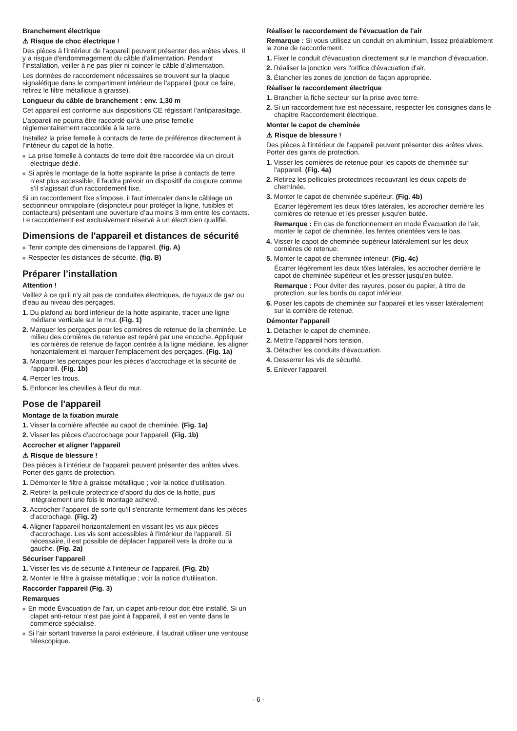Branchement électrique
⚠ Risque de choc électrique !
Des pièces à l'intérieur de l'appareil peuvent présenter des arêtes vives. Il y a risque d'endommagement du câble d'alimentation. Pendant l’installation, veiller à ne pas plier ni coincer le câble d’alimentation.
Les données de raccordement nécessaires se trouvent sur la plaque signalétique dans le compartiment intérieur de l’appareil (pour ce faire, retirez le filtre métallique à graisse).
Longueur du câble de branchement : env. 1,30 m
Cet appareil est conforme aux dispositions CE régissant l’antiparasitage.
L’appareil ne pourra être raccordé qu’à une prise femelle réglementairement raccordée à la terre.
Installez la prise femelle à contacts de terre de préférence directement à l’intérieur du capot de la hotte.
■ La prise femelle à contacts de terre doit être raccordée via un circuit électrique dédié.
■ Si après le montage de la hotte aspirante la prise à contacts de terre n’est plus accessible, il faudra prévoir un dispositif de coupure comme s’il s’agissait d’un raccordement fixe.
Si un raccordement fixe s’impose, il faut intercaler dans le câblage un sectionneur omnipolaire (disjoncteur pour protéger la ligne, fusibles et contacteurs) présentant une ouverture d’au moins 3 mm entre les contacts. Le raccordement est exclusivement réservé à un électricien qualifié.
Dimensions de l'appareil et distances de sécurité
■ Tenir compte des dimensions de l'appareil. (fig. A)
■ Respecter les distances de sécurité. (fig. B)
Préparer l’installation
Attention !
Veillez à ce qu'il n'y ait pas de conduites électriques, de tuyaux de gaz ou d'eau au niveau des perçages.
1. Du plafond au bord inférieur de la hotte aspirante, tracer une ligne médiane verticale sur le mur. (Fig. 1)
2. Marquer les perçages pour les cornières de retenue de la cheminée. Le milieu des cornières de retenue est repéré par une encoche. Appliquer les cornières de retenue de façon centrée à la ligne médiane, les aligner horizontalement et marquer l'emplacement des perçages. (Fig. 1a)
3. Marquer les perçages pour les pièces d'accrochage et la sécurité de l'appareil. (Fig. 1b)
4. Percer les trous.
5. Enfoncer les chevilles à fleur du mur.
Pose de l'appareil
Montage de la fixation murale
1. Visser la cornière affectée au capot de cheminée. (Fig. 1a)
2. Visser les pièces d'accrochage pour l'appareil. (Fig. 1b)
Accrocher et aligner l’appareil
⚠ Risque de blessure !
Des pièces à l'intérieur de l'appareil peuvent présenter des arêtes vives. Porter des gants de protection.
1. Démonter le filtre à graisse métallique ; voir la notice d'utilisation.
2. Retirer la pellicule protectrice d’abord du dos de la hotte, puis intégralement une fois le montage achevé.
3. Accrocher l’appareil de sorte qu’il s'encrante fermement dans les pièces d’accrochage. (Fig. 2)
4. Aligner l'appareil horizontalement en vissant les vis aux pièces d'accrochage. Les vis sont accessibles à l'intérieur de l'appareil. Si nécessaire, il est possible de déplacer l’appareil vers la droite ou la gauche. (Fig. 2a)
Sécuriser l'appareil
1. Visser les vis de sécurité à l'intérieur de l'appareil. (Fig. 2b)
2. Monter le filtre à graisse métallique ; voir la notice d'utilisation.
Raccorder l'appareil (Fig. 3)
Remarques
■ En mode Évacuation de l'air, un clapet anti-retour doit être installé. Si un clapet anti-retour n'est pas joint à l'appareil, il est en vente dans le commerce spécialisé.
■ Si l’air sortant traverse la paroi extérieure, il faudrait utiliser une ventouse télescopique.
Réaliser le raccordement de l'évacuation de l'air
Remarque : Si vous utilisez un conduit en aluminium, lissez préalablement la zone de raccordement.
1. Fixer le conduit d'évacuation directement sur le manchon d’évacuation.
2. Réaliser la jonction vers l'orifice d'évacuation d'air.
3. Étancher les zones de jonction de façon appropriée.
Réaliser le raccordement électrique
1. Brancher la fiche secteur sur la prise avec terre.
2. Si un raccordement fixe est nécessaire, respecter les consignes dans le chapitre Raccordement électrique.
Monter le capot de cheminée
⚠ Risque de blessure !
Des pièces à l'intérieur de l'appareil peuvent présenter des arêtes vives. Porter des gants de protection.
1. Visser les cornières de retenue pour les capots de cheminée sur l'appareil. (Fig. 4a)
2. Retirez les pellicules protectrices recouvrant les deux capots de cheminée.
3. Monter le capot de cheminée supérieur. (Fig. 4b)
Écarter légèrement les deux tôles latérales, les accrocher derrière les cornières de retenue et les presser jusqu'en butée.
Remarque : En cas de fonctionnement en mode Évacuation de l'air, monter le capot de cheminée, les fentes orientées vers le bas.
4. Visser le capot de cheminée supérieur latéralement sur les deux cornières de retenue.
5. Monter le capot de cheminée inférieur. (Fig. 4c)
Écarter légèrement les deux tôles latérales, les accrocher derrière le capot de cheminée supérieur et les presser jusqu'en butée.
Remarque : Pour éviter des rayures, poser du papier, à titre de protection, sur les bords du capot inférieur.
6. Poser les capots de cheminée sur l'appareil et les visser latéralement sur la cornière de retenue.
Démonter l'appareil
1. Détacher le capot de cheminée.
2. Mettre l'appareil hors tension.
3. Détacher les conduits d'évacuation.
4. Desserrer les vis de sécurité.
5. Enlever l'appareil.
- 6 -